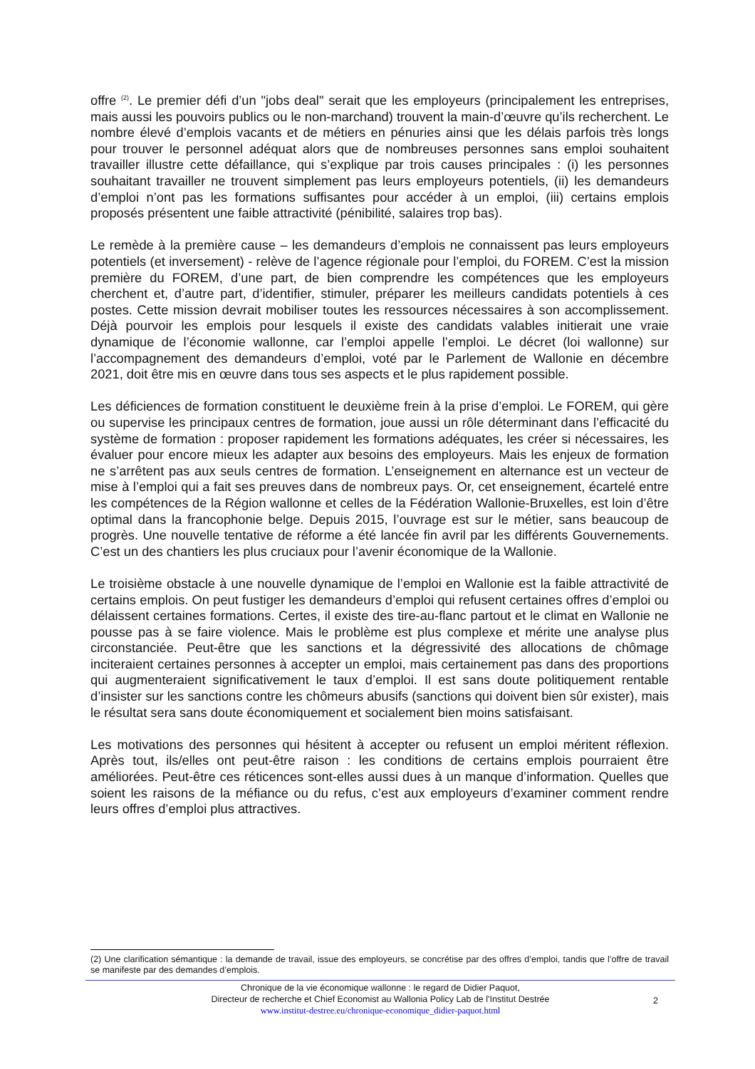offre <sup>(2)</sup>. Le premier défi d’un "jobs deal" serait que les employeurs (principalement les entreprises, mais aussi les pouvoirs publics ou le non-marchand) trouvent la main-d’œuvre qu’ils recherchent. Le nombre élevé d’emplois vacants et de métiers en pénuries ainsi que les délais parfois très longs pour trouver le personnel adéquat alors que de nombreuses personnes sans emploi souhaitent travailler illustre cette défaillance, qui s’explique par trois causes principales : (i) les personnes souhaitant travailler ne trouvent simplement pas leurs employeurs potentiels, (ii) les demandeurs d’emploi n’ont pas les formations suffisantes pour accéder à un emploi, (iii) certains emplois proposés présentent une faible attractivité (pénibilité, salaires trop bas).
Le remède à la première cause – les demandeurs d’emplois ne connaissent pas leurs employeurs potentiels (et inversement) - relève de l’agence régionale pour l’emploi, du FOREM. C’est la mission première du FOREM, d’une part, de bien comprendre les compétences que les employeurs cherchent et, d’autre part, d’identifier, stimuler, préparer les meilleurs candidats potentiels à ces postes. Cette mission devrait mobiliser toutes les ressources nécessaires à son accomplissement. Déjà pourvoir les emplois pour lesquels il existe des candidats valables initierait une vraie dynamique de l’économie wallonne, car l’emploi appelle l’emploi. Le décret (loi wallonne) sur l’accompagnement des demandeurs d’emploi, voté par le Parlement de Wallonie en décembre 2021, doit être mis en œuvre dans tous ses aspects et le plus rapidement possible.
Les déficiences de formation constituent le deuxième frein à la prise d’emploi. Le FOREM, qui gère ou supervise les principaux centres de formation, joue aussi un rôle déterminant dans l’efficacité du système de formation : proposer rapidement les formations adéquates, les créer si nécessaires, les évaluer pour encore mieux les adapter aux besoins des employeurs. Mais les enjeux de formation ne s’arrêtent pas aux seuls centres de formation. L’enseignement en alternance est un vecteur de mise à l’emploi qui a fait ses preuves dans de nombreux pays. Or, cet enseignement, écartelé entre les compétences de la Région wallonne et celles de la Fédération Wallonie-Bruxelles, est loin d’être optimal dans la francophonie belge. Depuis 2015, l’ouvrage est sur le métier, sans beaucoup de progrès. Une nouvelle tentative de réforme a été lancée fin avril par les différents Gouvernements. C’est un des chantiers les plus cruciaux pour l’avenir économique de la Wallonie.
Le troisième obstacle à une nouvelle dynamique de l’emploi en Wallonie est la faible attractivité de certains emplois. On peut fustiger les demandeurs d’emploi qui refusent certaines offres d’emploi ou délaissent certaines formations. Certes, il existe des tire-au-flanc partout et le climat en Wallonie ne pousse pas à se faire violence. Mais le problème est plus complexe et mérite une analyse plus circonstanciée. Peut-être que les sanctions et la dégressivité des allocations de chômage inciteraient certaines personnes à accepter un emploi, mais certainement pas dans des proportions qui augmenteraient significativement le taux d’emploi. Il est sans doute politiquement rentable d’insister sur les sanctions contre les chômeurs abusifs (sanctions qui doivent bien sûr exister), mais le résultat sera sans doute économiquement et socialement bien moins satisfaisant.
Les motivations des personnes qui hésitent à accepter ou refusent un emploi méritent réflexion. Après tout, ils/elles ont peut-être raison : les conditions de certains emplois pourraient être améliorées. Peut-être ces réticences sont-elles aussi dues à un manque d’information. Quelles que soient les raisons de la méfiance ou du refus, c’est aux employeurs d’examiner comment rendre leurs offres d’emploi plus attractives.
(2) Une clarification sémantique : la demande de travail, issue des employeurs, se concrétise par des offres d’emploi, tandis que l’offre de travail se manifeste par des demandes d’emplois.
Chronique de la vie économique wallonne : le regard de Didier Paquot,
Directeur de recherche et Chief Economist au Wallonia Policy Lab de l'Institut Destrée
www.institut-destree.eu/chronique-economique_didier-paquot.html
2